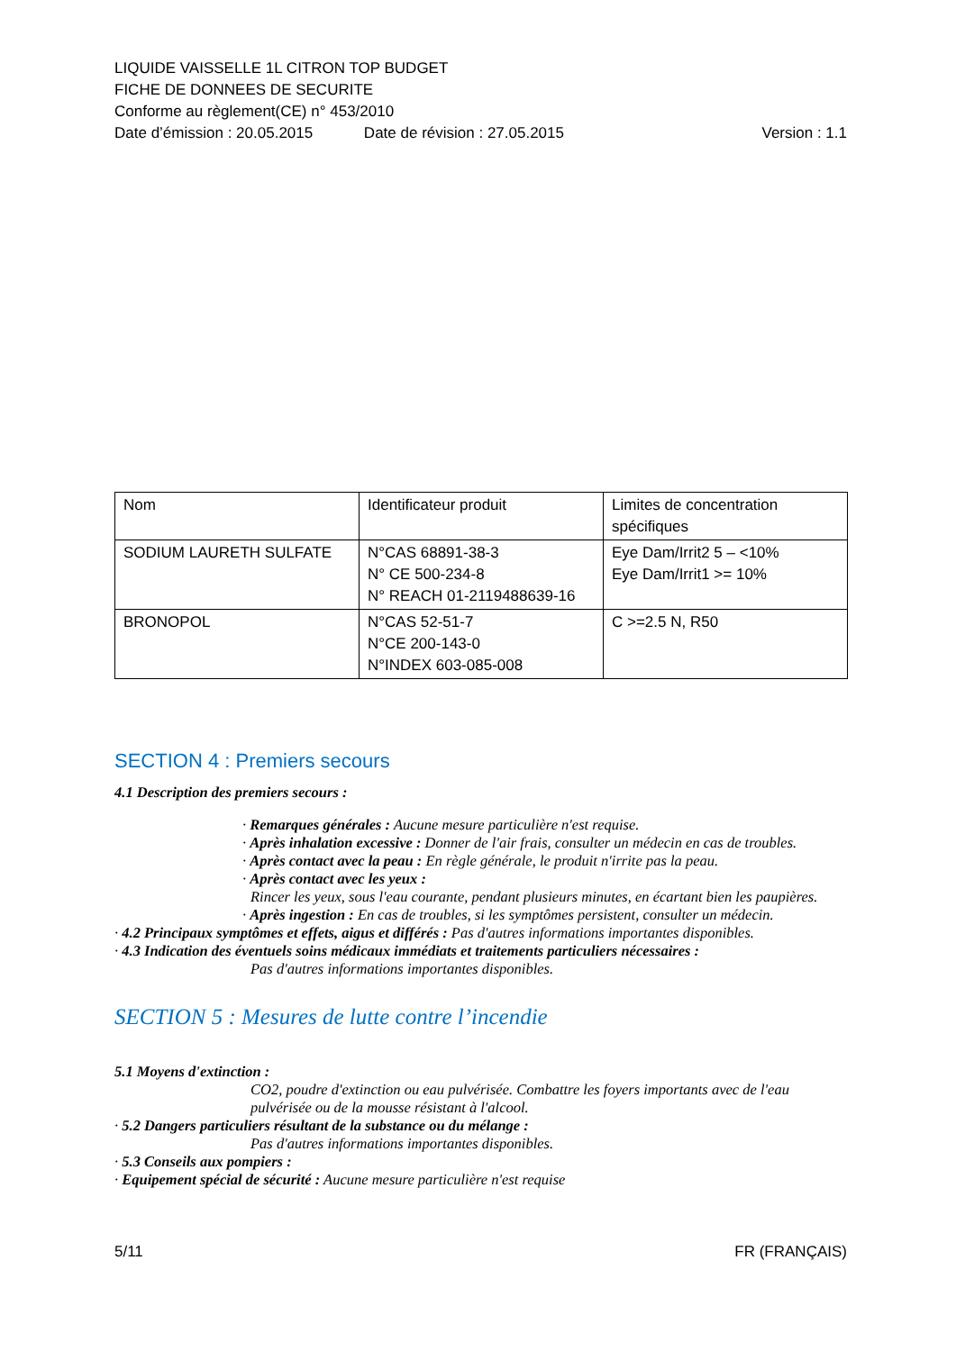LIQUIDE VAISSELLE 1L CITRON TOP BUDGET
FICHE DE DONNEES DE SECURITE
Conforme au règlement(CE) n° 453/2010
Date d’émission : 20.05.2015 Date de révision : 27.05.2015 Version : 1.1
| Nom | Identificateur produit | Limites de concentration spécifiques |
| SODIUM LAURETH SULFATE | N°CAS 68891-38-3 N° CE 500-234-8 N° REACH 01-2119488639-16 | Eye Dam/Irrit2 5 – <10% Eye Dam/Irrit1 >= 10% |
| BRONOPOL | N°CAS 52-51-7 N°CE 200-143-0 N°INDEX 603-085-008 | C >=2.5 N, R50 |
SECTION 4 : Premiers secours
4.1 Description des premiers secours :
· Remarques générales : Aucune mesure particulière n'est requise.
· Après inhalation excessive : Donner de l'air frais, consulter un médecin en cas de troubles.
· Après contact avec la peau : En règle générale, le produit n'irrite pas la peau.
· Après contact avec les yeux :
Rincer les yeux, sous l'eau courante, pendant plusieurs minutes, en écartant bien les paupières.
· Après ingestion : En cas de troubles, si les symptômes persistent, consulter un médecin.
· 4.2 Principaux symptômes et effets, aigus et différés : Pas d'autres informations importantes disponibles.
· 4.3 Indication des éventuels soins médicaux immédiats et traitements particuliers nécessaires :
Pas d'autres informations importantes disponibles.
SECTION 5 : Mesures de lutte contre l’incendie
5.1 Moyens d'extinction :
CO2, poudre d'extinction ou eau pulvérisée. Combattre les foyers importants avec de l'eau pulvérisée ou de la mousse résistant à l'alcool.
· 5.2 Dangers particuliers résultant de la substance ou du mélange :
Pas d'autres informations importantes disponibles.
· 5.3 Conseils aux pompiers :
· Equipement spécial de sécurité : Aucune mesure particulière n'est requise
5/11 FR (FRANÇAIS)